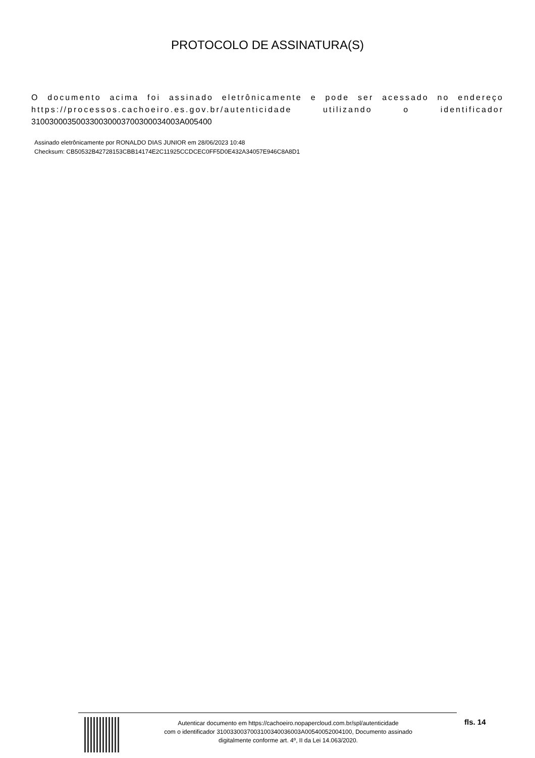PROTOCOLO DE ASSINATURA(S)
O documento acima foi assinado eletrônicamente e pode ser acessado no endereço https://processos.cachoeiro.es.gov.br/autenticidade utilizando o identificador 310030003500330030003700300034003A005400
Assinado eletrônicamente por RONALDO DIAS JUNIOR em 28/06/2023 10:48
Checksum: CB50532B42728153CBB14174E2C11925CCDCEC0FF5D0E432A34057E946C8A8D1
Autenticar documento em https://cachoeiro.nopapercloud.com.br/spl/autenticidade
com o identificador 3100330037003100340036003A00540052004100, Documento assinado
digitalmente conforme art. 4º, II da Lei 14.063/2020.
fls. 14